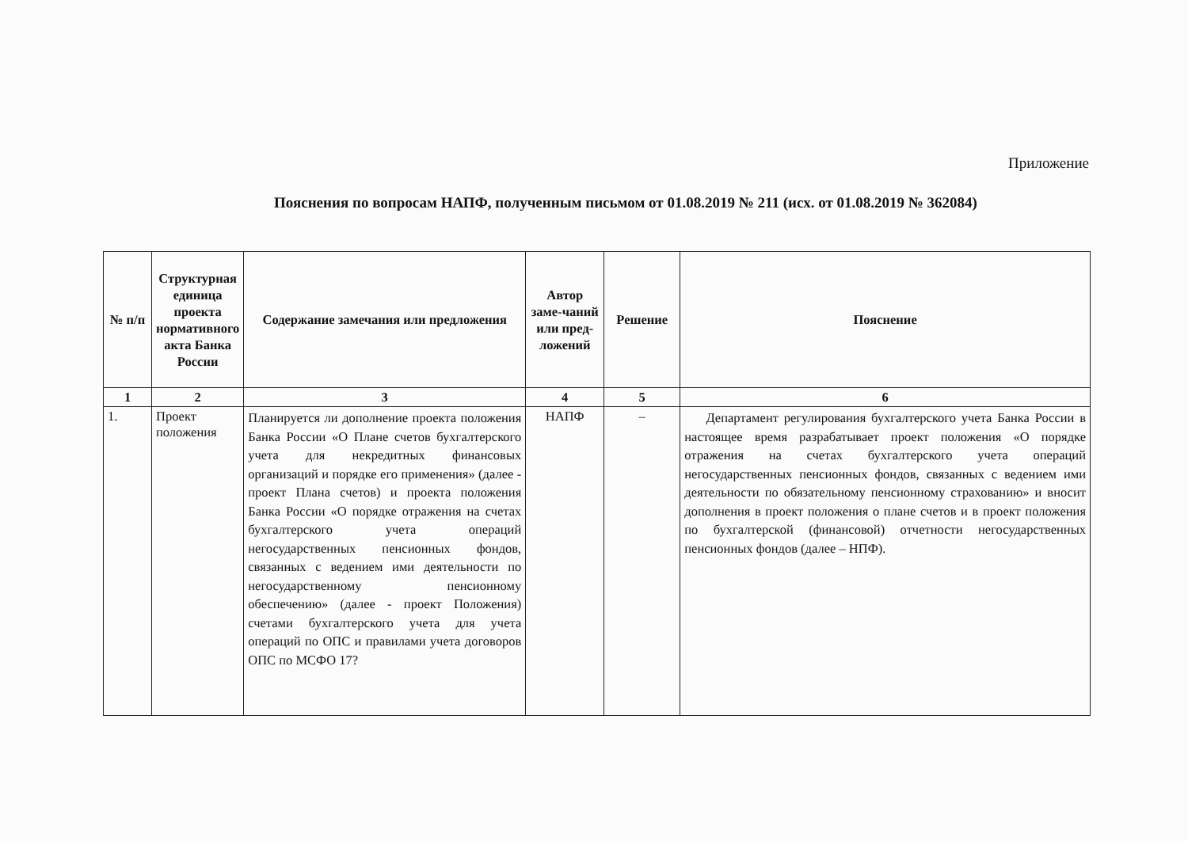Приложение
Пояснения по вопросам НАПФ, полученным письмом от 01.08.2019 № 211 (исх. от 01.08.2019 № 362084)
| № п/п | Структурная единица проекта нормативного акта Банка России | Содержание замечания или предложения | Автор заме-чаний или пред-ложений | Решение | Пояснение |
| --- | --- | --- | --- | --- | --- |
| 1 | 2 | 3 | 4 | 5 | 6 |
| 1. | Проект положения | Планируется ли дополнение проекта положения Банка России «О Плане счетов бухгалтерского учета для некредитных финансовых организаций и порядке его применения» (далее - проект Плана счетов) и проекта положения Банка России «О порядке отражения на счетах бухгалтерского учета операций негосударственных пенсионных фондов, связанных с ведением ими деятельности по негосударственному пенсионному обеспечению» (далее - проект Положения) счетами бухгалтерского учета для учета операций по ОПС и правилами учета договоров ОПС по МСФО 17? | НАПФ | – | Департамент регулирования бухгалтерского учета Банка России в настоящее время разрабатывает проект положения «О порядке отражения на счетах бухгалтерского учета операций негосударственных пенсионных фондов, связанных с ведением ими деятельности по обязательному пенсионному страхованию» и вносит дополнения в проект положения о плане счетов и в проект положения по бухгалтерской (финансовой) отчетности негосударственных пенсионных фондов (далее – НПФ). |